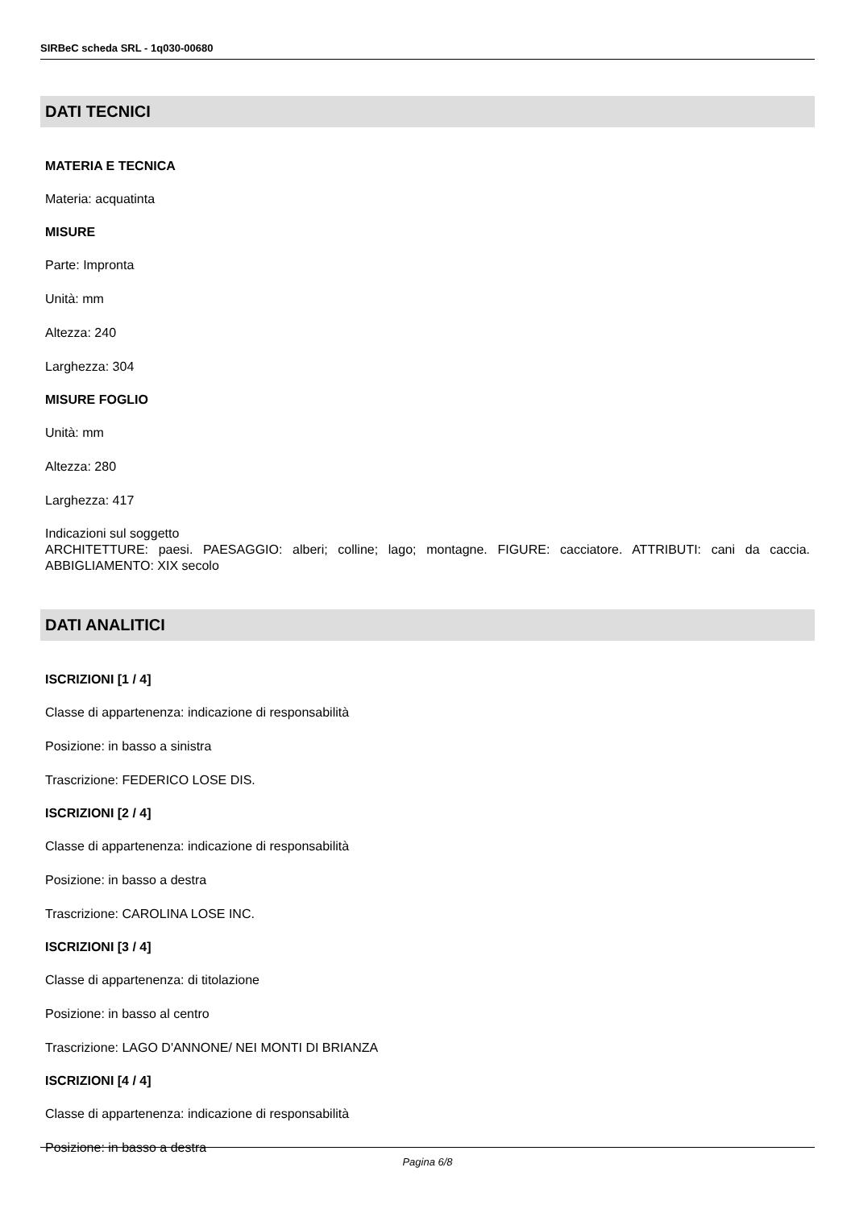SIRBeC scheda SRL - 1q030-00680
DATI TECNICI
MATERIA E TECNICA
Materia: acquatinta
MISURE
Parte: Impronta
Unità: mm
Altezza: 240
Larghezza: 304
MISURE FOGLIO
Unità: mm
Altezza: 280
Larghezza: 417
Indicazioni sul soggetto
ARCHITETTURE: paesi. PAESAGGIO: alberi; colline; lago; montagne. FIGURE: cacciatore. ATTRIBUTI: cani da caccia. ABBIGLIAMENTO: XIX secolo
DATI ANALITICI
ISCRIZIONI [1 / 4]
Classe di appartenenza: indicazione di responsabilità
Posizione: in basso a sinistra
Trascrizione: FEDERICO LOSE DIS.
ISCRIZIONI [2 / 4]
Classe di appartenenza: indicazione di responsabilità
Posizione: in basso a destra
Trascrizione: CAROLINA LOSE INC.
ISCRIZIONI [3 / 4]
Classe di appartenenza: di titolazione
Posizione: in basso al centro
Trascrizione: LAGO D'ANNONE/ NEI MONTI DI BRIANZA
ISCRIZIONI [4 / 4]
Classe di appartenenza: indicazione di responsabilità
Posizione: in basso a destra
Pagina 6/8